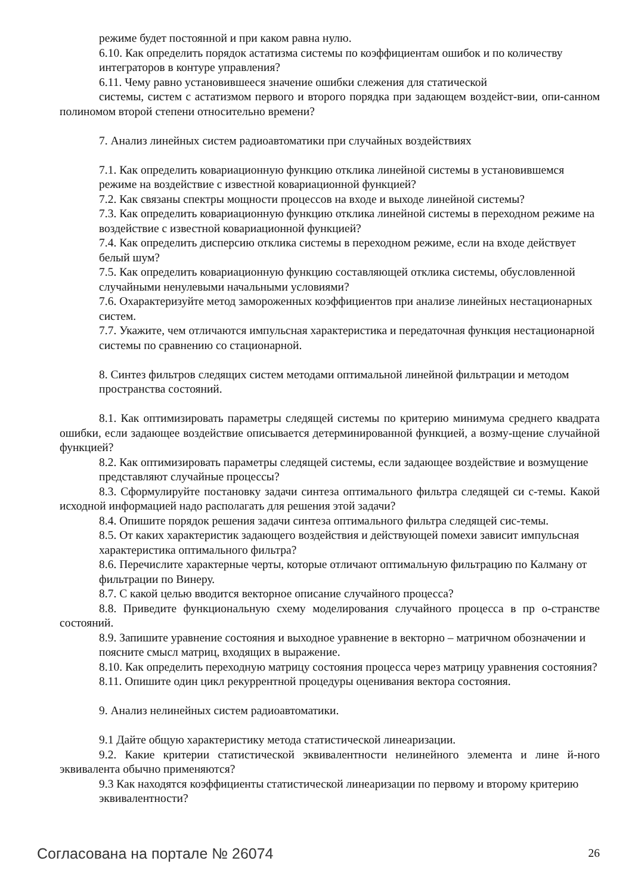режиме будет постоянной и при каком равна нулю.
6.10. Как определить порядок астатизма системы по коэффициентам ошибок и по количеству интеграторов в контуре управления?
6.11. Чему равно установившееся значение ошибки слежения для статической
системы, систем с астатизмом первого и второго порядка при задающем воздейст-вии, опи-санном полиномом второй степени относительно времени?
7. Анализ линейных систем радиоавтоматики при случайных воздействиях
7.1. Как определить ковариационную функцию отклика линейной системы в установившемся режиме на воздействие с известной ковариационной функцией?
7.2. Как связаны спектры мощности процессов на входе и выходе линейной системы?
7.3. Как определить ковариационную функцию отклика линейной системы в переходном режиме на воздействие с известной ковариационной функцией?
7.4. Как определить дисперсию отклика системы в переходном режиме, если на входе действует белый шум?
7.5. Как определить ковариационную функцию составляющей отклика системы, обусловленной случайными ненулевыми начальными условиями?
7.6. Охарактеризуйте метод замороженных коэффициентов при анализе линейных нестационарных систем.
7.7. Укажите, чем отличаются импульсная характеристика и передаточная функция нестационарной системы по сравнению со стационарной.
8. Синтез фильтров следящих систем методами оптимальной линейной фильтрации и методом пространства состояний.
8.1. Как оптимизировать параметры следящей системы по критерию минимума среднего квадрата ошибки, если задающее воздействие описывается детерминированной функцией, а возму-щение случайной функцией?
8.2. Как оптимизировать параметры следящей системы, если задающее воздействие и возмущение представляют случайные процессы?
8.3. Сформулируйте постановку задачи синтеза оптимального фильтра следящей си с-темы. Какой исходной информацией надо располагать для решения этой задачи?
8.4. Опишите порядок решения задачи синтеза оптимального фильтра следящей сис-темы.
8.5. От каких характеристик задающего воздействия и действующей помехи зависит импульсная характеристика оптимального фильтра?
8.6. Перечислите характерные черты, которые отличают оптимальную фильтрацию по Калману от фильтрации по Винеру.
8.7. С какой целью вводится векторное описание случайного процесса?
8.8. Приведите функциональную схему моделирования случайного процесса в пр о-странстве состояний.
8.9. Запишите уравнение состояния и выходное уравнение в векторно – матричном обозначении и поясните смысл матриц, входящих в выражение.
8.10. Как определить переходную матрицу состояния процесса через матрицу уравнения состояния?
8.11. Опишите один цикл рекуррентной процедуры оценивания вектора состояния.
9. Анализ нелинейных систем радиоавтоматики.
9.1 Дайте общую характеристику метода статистической линеаризации.
9.2. Какие критерии статистической эквивалентности нелинейного элемента и лине й-ного эквивалента обычно применяются?
9.3 Как находятся коэффициенты статистической линеаризации по первому и второму критерию эквивалентности?
Согласована на портале № 26074 26